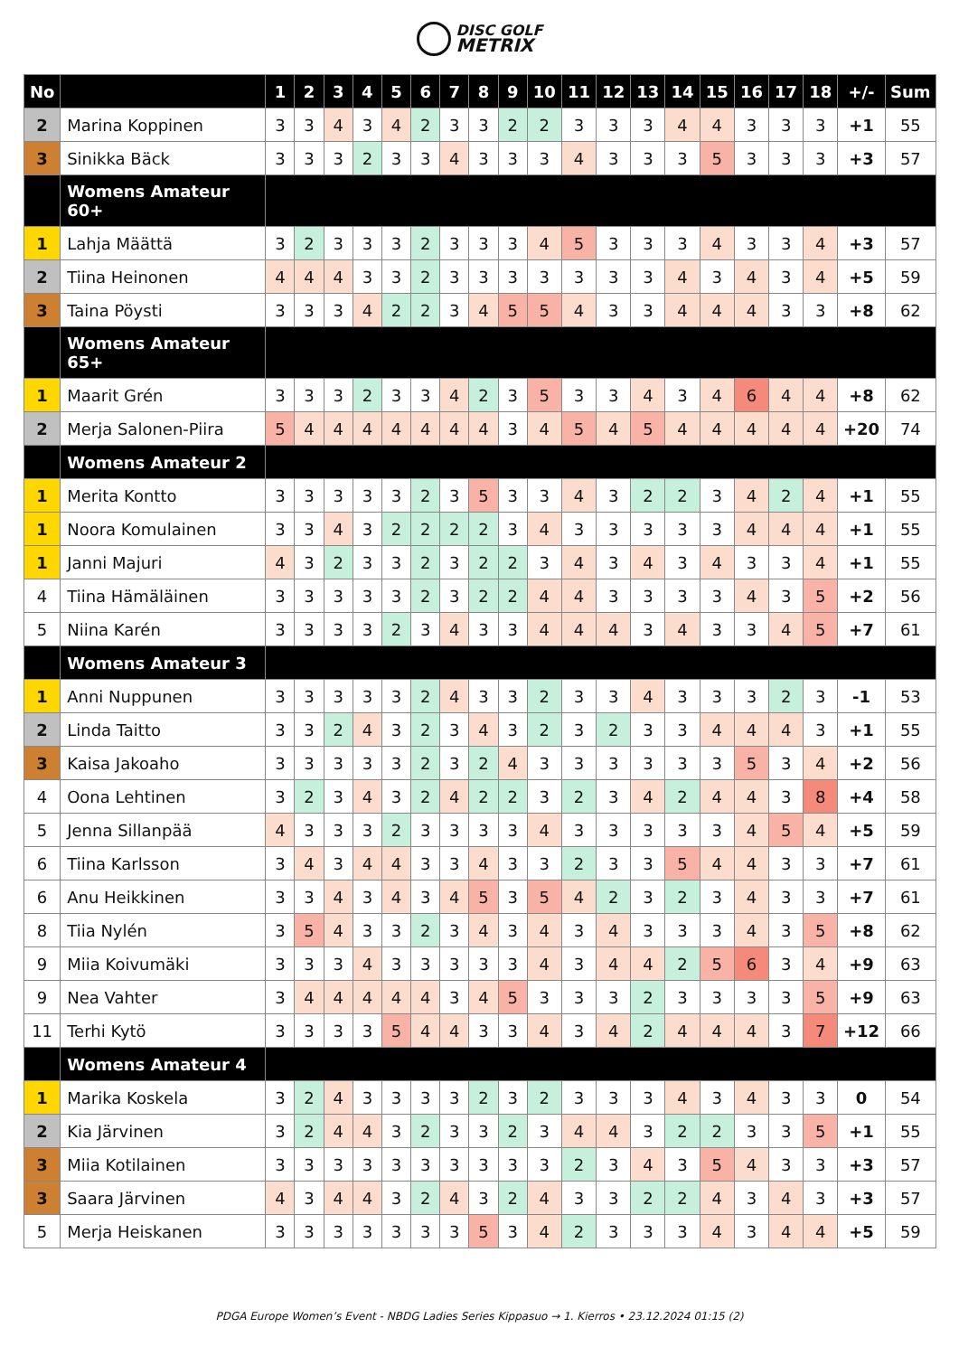DISC GOLF
METRIX
| No | | 1 | 2 | 3 | 4 | 5 | 6 | 7 | 8 | 9 | 10 | 11 | 12 | 13 | 14 | 15 | 16 | 17 | 18 | +/- | Sum |
| --- | --- | --- | --- | --- | --- | --- | --- | --- | --- | --- | --- | --- | --- | --- | --- | --- | --- | --- | --- | --- | --- |
| 2 | Marina Koppinen | 3 | 3 | 4 | 3 | 4 | 2 | 3 | 3 | 2 | 2 | 3 | 3 | 3 | 4 | 4 | 3 | 3 | 3 | +1 | 55 |
| 3 | Sinikka Bäck | 3 | 3 | 3 | 2 | 3 | 3 | 4 | 3 | 3 | 3 | 4 | 3 | 3 | 3 | 5 | 3 | 3 | 3 | +3 | 57 |
| | Womens Amateur 60+ | | | | | | | | | | | | | | | | | | | | |
| 1 | Lahja Määttä | 3 | 2 | 3 | 3 | 3 | 2 | 3 | 3 | 3 | 4 | 5 | 3 | 3 | 3 | 4 | 3 | 3 | 4 | +3 | 57 |
| 2 | Tiina Heinonen | 4 | 4 | 4 | 3 | 3 | 2 | 3 | 3 | 3 | 3 | 3 | 3 | 3 | 4 | 3 | 4 | 3 | 4 | +5 | 59 |
| 3 | Taina Pöysti | 3 | 3 | 3 | 4 | 2 | 2 | 3 | 4 | 5 | 5 | 4 | 3 | 3 | 4 | 4 | 4 | 3 | 3 | +8 | 62 |
| | Womens Amateur 65+ | | | | | | | | | | | | | | | | | | | | |
| 1 | Maarit Grén | 3 | 3 | 3 | 2 | 3 | 3 | 4 | 2 | 3 | 5 | 3 | 3 | 4 | 3 | 4 | 6 | 4 | 4 | +8 | 62 |
| 2 | Merja Salonen-Piira | 5 | 4 | 4 | 4 | 4 | 4 | 4 | 4 | 3 | 4 | 5 | 4 | 5 | 4 | 4 | 4 | 4 | 4 | +20 | 74 |
| | Womens Amateur 2 | | | | | | | | | | | | | | | | | | | | |
| 1 | Merita Kontto | 3 | 3 | 3 | 3 | 3 | 2 | 3 | 5 | 3 | 3 | 4 | 3 | 2 | 2 | 3 | 4 | 2 | 4 | +1 | 55 |
| 1 | Noora Komulainen | 3 | 3 | 4 | 3 | 2 | 2 | 2 | 2 | 3 | 4 | 3 | 3 | 3 | 3 | 3 | 4 | 4 | 4 | +1 | 55 |
| 1 | Janni Majuri | 4 | 3 | 2 | 3 | 3 | 2 | 3 | 2 | 2 | 3 | 4 | 3 | 4 | 3 | 4 | 3 | 3 | 4 | +1 | 55 |
| 4 | Tiina Hämäläinen | 3 | 3 | 3 | 3 | 3 | 2 | 3 | 2 | 2 | 4 | 4 | 3 | 3 | 3 | 3 | 4 | 3 | 5 | +2 | 56 |
| 5 | Niina Karén | 3 | 3 | 3 | 3 | 2 | 3 | 4 | 3 | 3 | 4 | 4 | 4 | 3 | 4 | 3 | 3 | 4 | 5 | +7 | 61 |
| | Womens Amateur 3 | | | | | | | | | | | | | | | | | | | | |
| 1 | Anni Nuppunen | 3 | 3 | 3 | 3 | 3 | 2 | 4 | 3 | 3 | 2 | 3 | 3 | 4 | 3 | 3 | 3 | 2 | 3 | -1 | 53 |
| 2 | Linda Taitto | 3 | 3 | 2 | 4 | 3 | 2 | 3 | 4 | 3 | 2 | 3 | 2 | 3 | 3 | 4 | 4 | 4 | 3 | +1 | 55 |
| 3 | Kaisa Jakoaho | 3 | 3 | 3 | 3 | 3 | 2 | 3 | 2 | 4 | 3 | 3 | 3 | 3 | 3 | 3 | 5 | 3 | 4 | +2 | 56 |
| 4 | Oona Lehtinen | 3 | 2 | 3 | 4 | 3 | 2 | 4 | 2 | 2 | 3 | 2 | 3 | 4 | 2 | 4 | 4 | 3 | 8 | +4 | 58 |
| 5 | Jenna Sillanpää | 4 | 3 | 3 | 3 | 2 | 3 | 3 | 3 | 3 | 4 | 3 | 3 | 3 | 3 | 3 | 4 | 5 | 4 | +5 | 59 |
| 6 | Tiina Karlsson | 3 | 4 | 3 | 4 | 4 | 3 | 3 | 4 | 3 | 3 | 2 | 3 | 3 | 5 | 4 | 4 | 3 | 3 | +7 | 61 |
| 6 | Anu Heikkinen | 3 | 3 | 4 | 3 | 4 | 3 | 4 | 5 | 3 | 5 | 4 | 2 | 3 | 2 | 3 | 4 | 3 | 3 | +7 | 61 |
| 8 | Tiia Nylén | 3 | 5 | 4 | 3 | 3 | 2 | 3 | 4 | 3 | 4 | 3 | 4 | 3 | 3 | 3 | 4 | 3 | 5 | +8 | 62 |
| 9 | Miia Koivumäki | 3 | 3 | 3 | 4 | 3 | 3 | 3 | 3 | 3 | 4 | 3 | 4 | 4 | 2 | 5 | 6 | 3 | 4 | +9 | 63 |
| 9 | Nea Vahter | 3 | 4 | 4 | 4 | 4 | 4 | 3 | 4 | 5 | 3 | 3 | 3 | 2 | 3 | 3 | 3 | 3 | 5 | +9 | 63 |
| 11 | Terhi Kytö | 3 | 3 | 3 | 3 | 5 | 4 | 4 | 3 | 3 | 4 | 3 | 4 | 2 | 4 | 4 | 4 | 3 | 7 | +12 | 66 |
| | Womens Amateur 4 | | | | | | | | | | | | | | | | | | | | |
| 1 | Marika Koskela | 3 | 2 | 4 | 3 | 3 | 3 | 3 | 2 | 3 | 2 | 3 | 3 | 3 | 4 | 3 | 4 | 3 | 3 | 0 | 54 |
| 2 | Kia Järvinen | 3 | 2 | 4 | 4 | 3 | 2 | 3 | 3 | 2 | 3 | 4 | 4 | 3 | 2 | 2 | 3 | 3 | 5 | +1 | 55 |
| 3 | Miia Kotilainen | 3 | 3 | 3 | 3 | 3 | 3 | 3 | 3 | 3 | 3 | 2 | 3 | 4 | 3 | 5 | 4 | 3 | 3 | +3 | 57 |
| 3 | Saara Järvinen | 4 | 3 | 4 | 4 | 3 | 2 | 4 | 3 | 2 | 4 | 3 | 3 | 2 | 2 | 4 | 3 | 4 | 3 | +3 | 57 |
| 5 | Merja Heiskanen | 3 | 3 | 3 | 3 | 3 | 3 | 3 | 5 | 3 | 4 | 2 | 3 | 3 | 3 | 4 | 3 | 4 | 4 | +5 | 59 |
PDGA Europe Women’s Event - NBDG Ladies Series Kippasuo → 1. Kierros • 23.12.2024 01:15 (2)